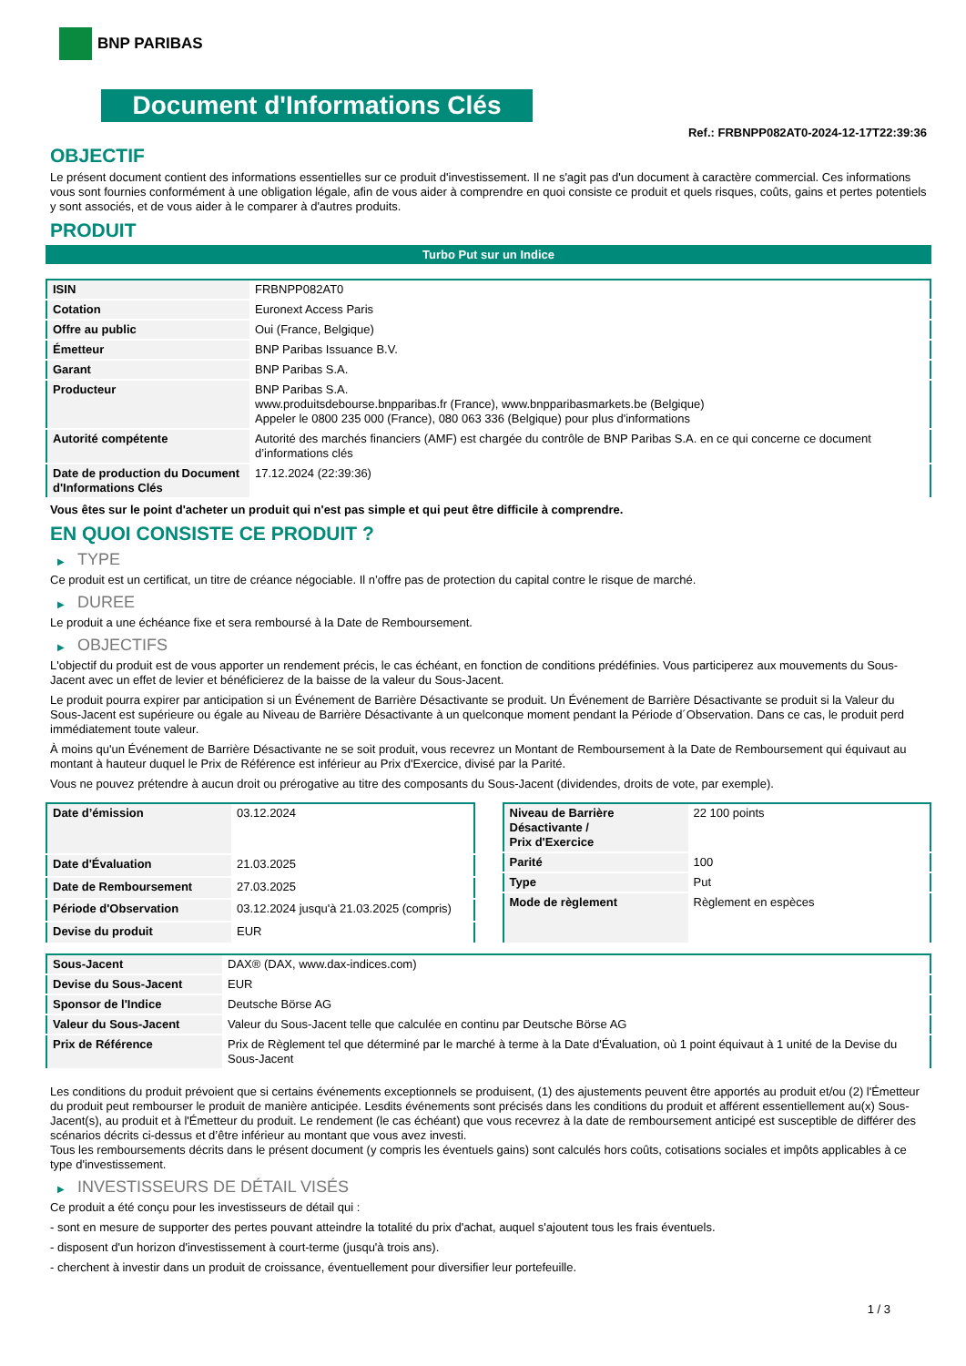BNP PARIBAS
Document d'Informations Clés
Ref.: FRBNPP082AT0-2024-12-17T22:39:36
OBJECTIF
Le présent document contient des informations essentielles sur ce produit d'investissement. Il ne s'agit pas d'un document à caractère commercial. Ces informations vous sont fournies conformément à une obligation légale, afin de vous aider à comprendre en quoi consiste ce produit et quels risques, coûts, gains et pertes potentiels y sont associés, et de vous aider à le comparer à d'autres produits.
PRODUIT
Turbo Put sur un Indice
| ISIN | FRBNPP082AT0 |
| Cotation | Euronext Access Paris |
| Offre au public | Oui (France, Belgique) |
| Émetteur | BNP Paribas Issuance B.V. |
| Garant | BNP Paribas S.A. |
| Producteur | BNP Paribas S.A. www.produitsdebourse.bnpparibas.fr (France), www.bnpparibasmarkets.be (Belgique) Appeler le 0800 235 000 (France), 080 063 336 (Belgique) pour plus d'informations |
| Autorité compétente | Autorité des marchés financiers (AMF) est chargée du contrôle de BNP Paribas S.A. en ce qui concerne ce document d’informations clés |
| Date de production du Document d'Informations Clés | 17.12.2024 (22:39:36) |
Vous êtes sur le point d'acheter un produit qui n'est pas simple et qui peut être difficile à comprendre.
EN QUOI CONSISTE CE PRODUIT ?
▶ TYPE
Ce produit est un certificat, un titre de créance négociable. Il n’offre pas de protection du capital contre le risque de marché.
▶ DUREE
Le produit a une échéance fixe et sera remboursé à la Date de Remboursement.
▶ OBJECTIFS
L'objectif du produit est de vous apporter un rendement précis, le cas échéant, en fonction de conditions prédéfinies. Vous participerez aux mouvements du Sous-Jacent avec un effet de levier et bénéficierez de la baisse de la valeur du Sous-Jacent.
Le produit pourra expirer par anticipation si un Événement de Barrière Désactivante se produit. Un Événement de Barrière Désactivante se produit si la Valeur du Sous-Jacent est supérieure ou égale au Niveau de Barrière Désactivante à un quelconque moment pendant la Période d´Observation. Dans ce cas, le produit perd immédiatement toute valeur.
À moins qu'un Événement de Barrière Désactivante ne se soit produit, vous recevrez un Montant de Remboursement à la Date de Remboursement qui équivaut au montant à hauteur duquel le Prix de Référence est inférieur au Prix d'Exercice, divisé par la Parité.
Vous ne pouvez prétendre à aucun droit ou prérogative au titre des composants du Sous-Jacent (dividendes, droits de vote, par exemple).
| Date d’émission | 03.12.2024 |
| Date d'Évaluation | 21.03.2025 |
| Date de Remboursement | 27.03.2025 |
| Période d'Observation | 03.12.2024 jusqu'à 21.03.2025 (compris) |
| Devise du produit | EUR |
| Niveau de Barrière Désactivante / Prix d'Exercice | 22 100 points |
| Parité | 100 |
| Type | Put |
| Mode de règlement | Règlement en espèces |
| Sous-Jacent | DAX® (DAX, www.dax-indices.com) |
| Devise du Sous-Jacent | EUR |
| Sponsor de l'Indice | Deutsche Börse AG |
| Valeur du Sous-Jacent | Valeur du Sous-Jacent telle que calculée en continu par Deutsche Börse AG |
| Prix de Référence | Prix de Règlement tel que déterminé par le marché à terme à la Date d'Évaluation, où 1 point équivaut à 1 unité de la Devise du Sous-Jacent |
Les conditions du produit prévoient que si certains événements exceptionnels se produisent, (1) des ajustements peuvent être apportés au produit et/ou (2) l'Émetteur du produit peut rembourser le produit de manière anticipée. Lesdits événements sont précisés dans les conditions du produit et afférent essentiellement au(x) Sous-Jacent(s), au produit et à l'Émetteur du produit. Le rendement (le cas échéant) que vous recevrez à la date de remboursement anticipé est susceptible de différer des scénarios décrits ci-dessus et d’être inférieur au montant que vous avez investi.
Tous les remboursements décrits dans le présent document (y compris les éventuels gains) sont calculés hors coûts, cotisations sociales et impôts applicables à ce type d'investissement.
▶ INVESTISSEURS DE DÉTAIL VISÉS
Ce produit a été conçu pour les investisseurs de détail qui :
- sont en mesure de supporter des pertes pouvant atteindre la totalité du prix d'achat, auquel s'ajoutent tous les frais éventuels.
- disposent d'un horizon d'investissement à court-terme (jusqu'à trois ans).
- cherchent à investir dans un produit de croissance, éventuellement pour diversifier leur portefeuille.
1 / 3